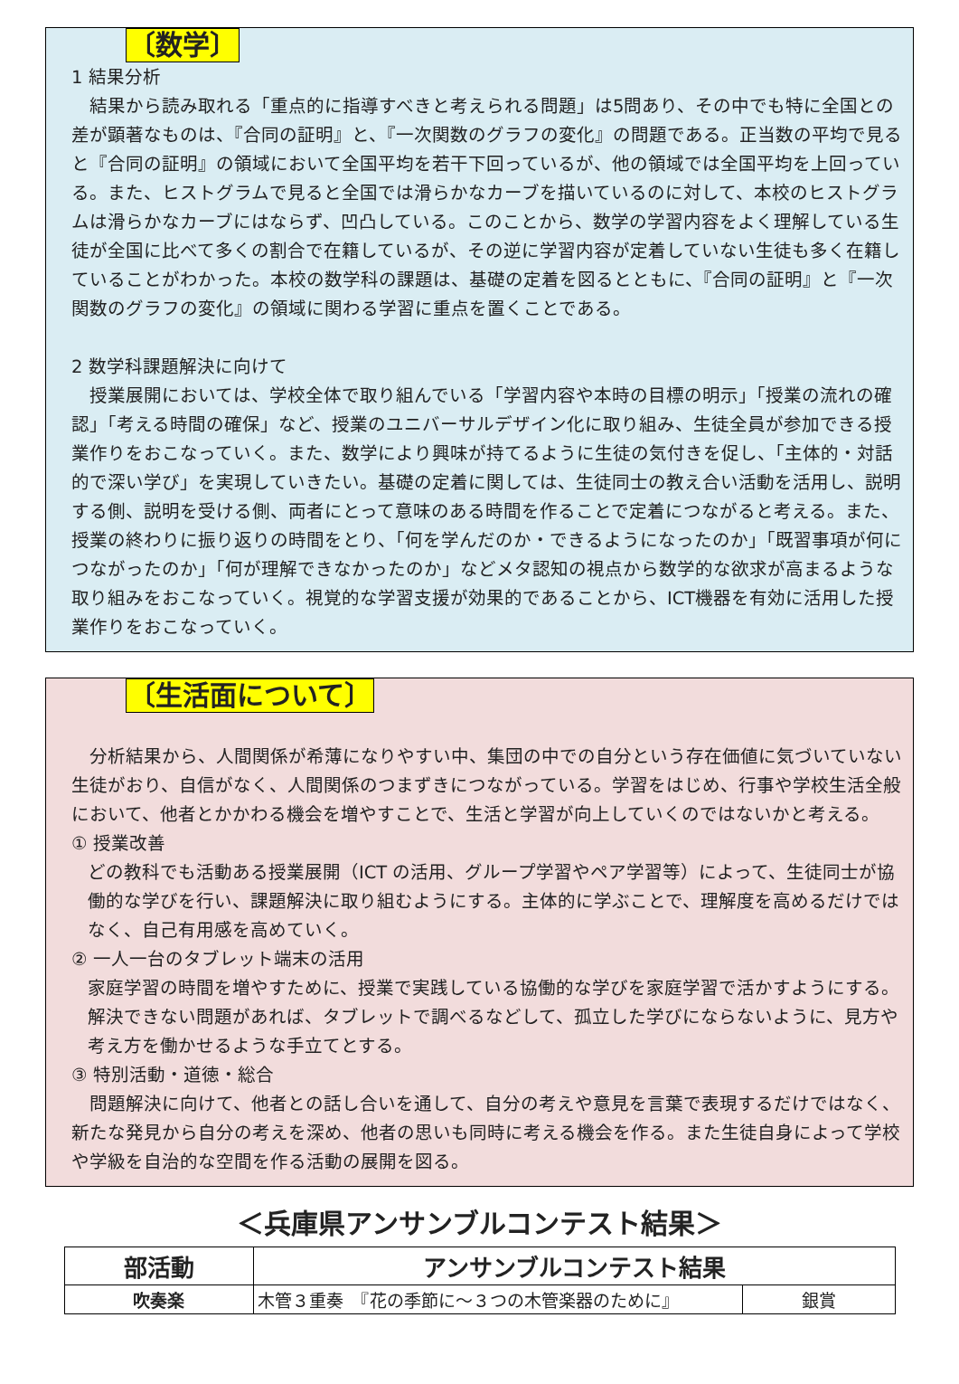〔数学〕
1 結果分析
　結果から読み取れる「重点的に指導すべきと考えられる問題」は5問あり、その中でも特に全国との差が顕著なものは、『合同の証明』と、『一次関数のグラフの変化』の問題である。正当数の平均で見ると『合同の証明』の領域において全国平均を若干下回っているが、他の領域では全国平均を上回っている。また、ヒストグラムで見ると全国では滑らかなカーブを描いているのに対して、本校のヒストグラムは滑らかなカーブにはならず、凹凸している。このことから、数学の学習内容をよく理解している生徒が全国に比べて多くの割合で在籍しているが、その逆に学習内容が定着していない生徒も多く在籍していることがわかった。本校の数学科の課題は、基礎の定着を図るとともに、『合同の証明』と『一次関数のグラフの変化』の領域に関わる学習に重点を置くことである。
2 数学科課題解決に向けて
　授業展開においては、学校全体で取り組んでいる「学習内容や本時の目標の明示」「授業の流れの確認」「考える時間の確保」など、授業のユニバーサルデザイン化に取り組み、生徒全員が参加できる授業作りをおこなっていく。また、数学により興味が持てるように生徒の気付きを促し、「主体的・対話的で深い学び」を実現していきたい。基礎の定着に関しては、生徒同士の教え合い活動を活用し、説明する側、説明を受ける側、両者にとって意味のある時間を作ることで定着につながると考える。また、授業の終わりに振り返りの時間をとり、「何を学んだのか・できるようになったのか」「既習事項が何につながったのか」「何が理解できなかったのか」などメタ認知の視点から数学的な欲求が高まるような取り組みをおこなっていく。視覚的な学習支援が効果的であることから、ICT機器を有効に活用した授業作りをおこなっていく。
〔生活面について〕
　分析結果から、人間関係が希薄になりやすい中、集団の中での自分という存在価値に気づいていない生徒がおり、自信がなく、人間関係のつまずきにつながっている。学習をはじめ、行事や学校生活全般において、他者とかかわる機会を増やすことで、生活と学習が向上していくのではないかと考える。
① 授業改善
どの教科でも活動ある授業展開（ICT の活用、グループ学習やペア学習等）によって、生徒同士が協働的な学びを行い、課題解決に取り組むようにする。主体的に学ぶことで、理解度を高めるだけではなく、自己有用感を高めていく。
② 一人一台のタブレット端末の活用
家庭学習の時間を増やすために、授業で実践している協働的な学びを家庭学習で活かすようにする。解決できない問題があれば、タブレットで調べるなどして、孤立した学びにならないように、見方や考え方を働かせるような手立てとする。
③ 特別活動・道徳・総合
　問題解決に向けて、他者との話し合いを通して、自分の考えや意見を言葉で表現するだけではなく、新たな発見から自分の考えを深め、他者の思いも同時に考える機会を作る。また生徒自身によって学校や学級を自治的な空間を作る活動の展開を図る。
＜兵庫県アンサンブルコンテスト結果＞
| 部活動 | アンサンブルコンテスト結果 | |
| --- | --- | --- |
| 吹奏楽 | 木管３重奏 『花の季節に～３つの木管楽器のために』 | 銀賞 |